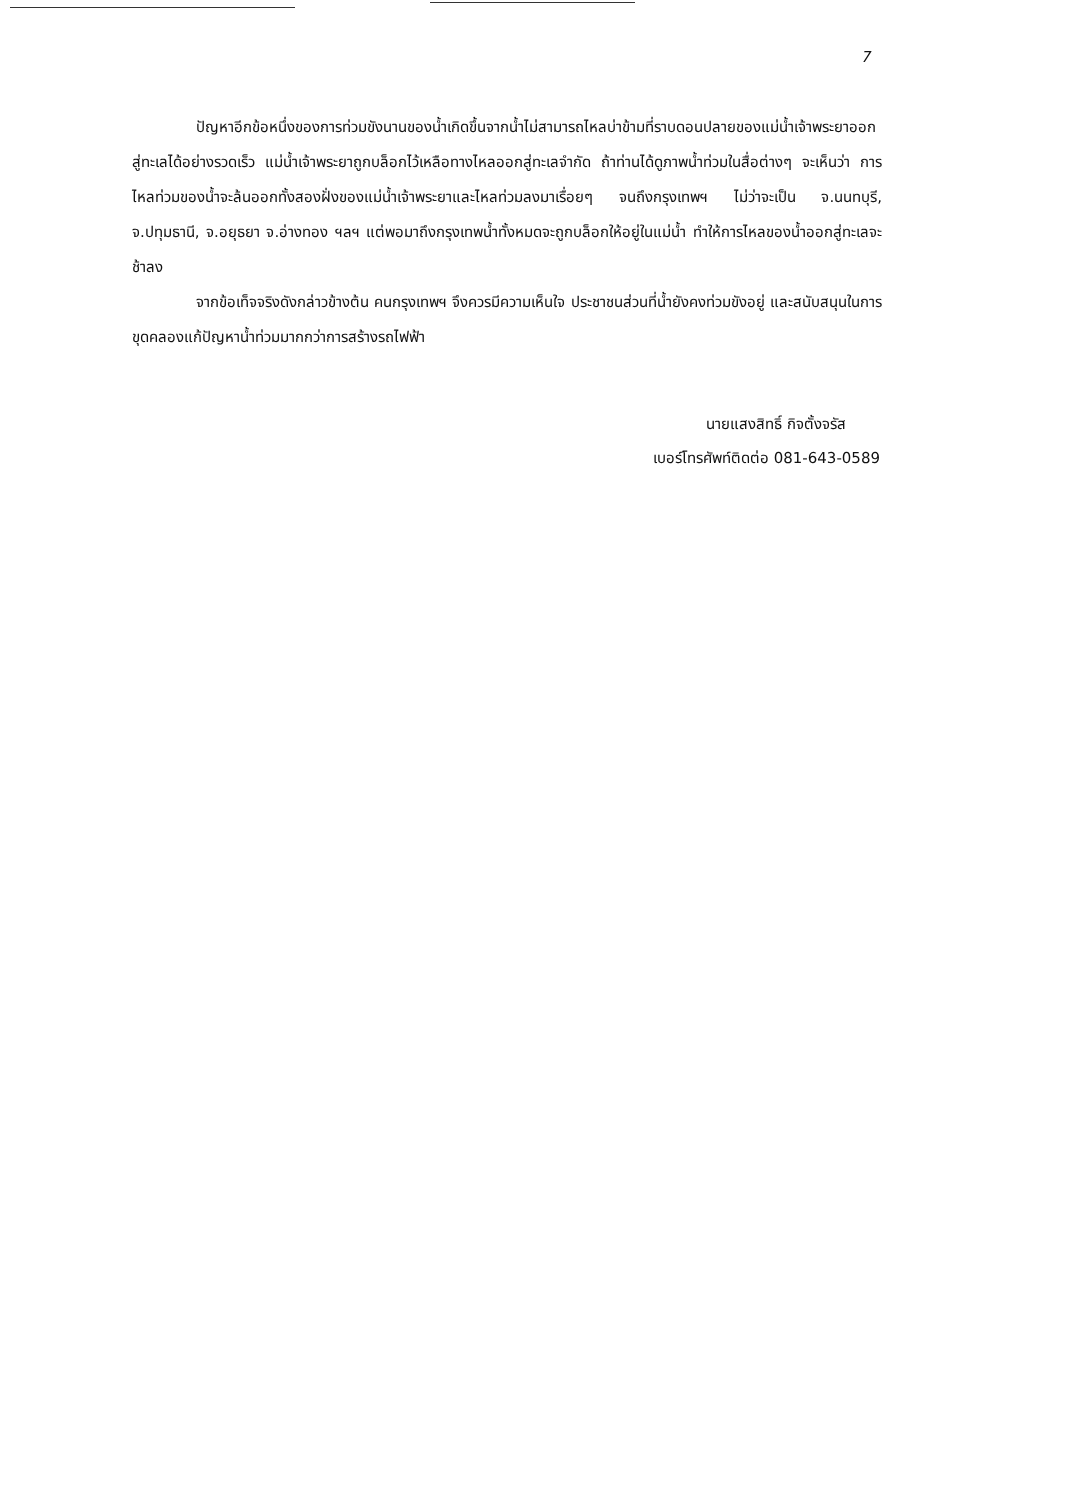7
ปัญหาอีกข้อหนึ่งของการท่วมขังนานของน้ำเกิดขึ้นจากน้ำไม่สามารถไหลบ่าข้ามที่ราบดอนปลายของแม่น้ำเจ้าพระยาออกสู่ทะเลได้อย่างรวดเร็ว แม่น้ำเจ้าพระยาถูกบล็อกไว้เหลือทางไหลออกสู่ทะเลจำกัด ถ้าท่านได้ดูภาพน้ำท่วมในสื่อต่างๆ จะเห็นว่า การไหลท่วมของน้ำจะล้นออกทั้งสองฝั่งของแม่น้ำเจ้าพระยาและไหลท่วมลงมาเรื่อยๆ จนถึงกรุงเทพฯ ไม่ว่าจะเป็น จ.นนทบุรี, จ.ปทุมธานี, จ.อยุธยา จ.อ่างทอง ฯลฯ แต่พอมาถึงกรุงเทพน้ำทั้งหมดจะถูกบล็อกให้อยู่ในแม่น้ำ ทำให้การไหลของน้ำออกสู่ทะเลจะช้าลง
จากข้อเท็จจริงดังกล่าวข้างต้น คนกรุงเทพฯ จึงควรมีความเห็นใจ ประชาชนส่วนที่น้ำยังคงท่วมขังอยู่ และสนับสนุนในการขุดคลองแก้ปัญหาน้ำท่วมมากกว่าการสร้างรถไฟฟ้า
นายแสงสิทธิ์ กิจตั้งจรัส
เบอร์โทรศัพท์ติดต่อ 081-643-0589